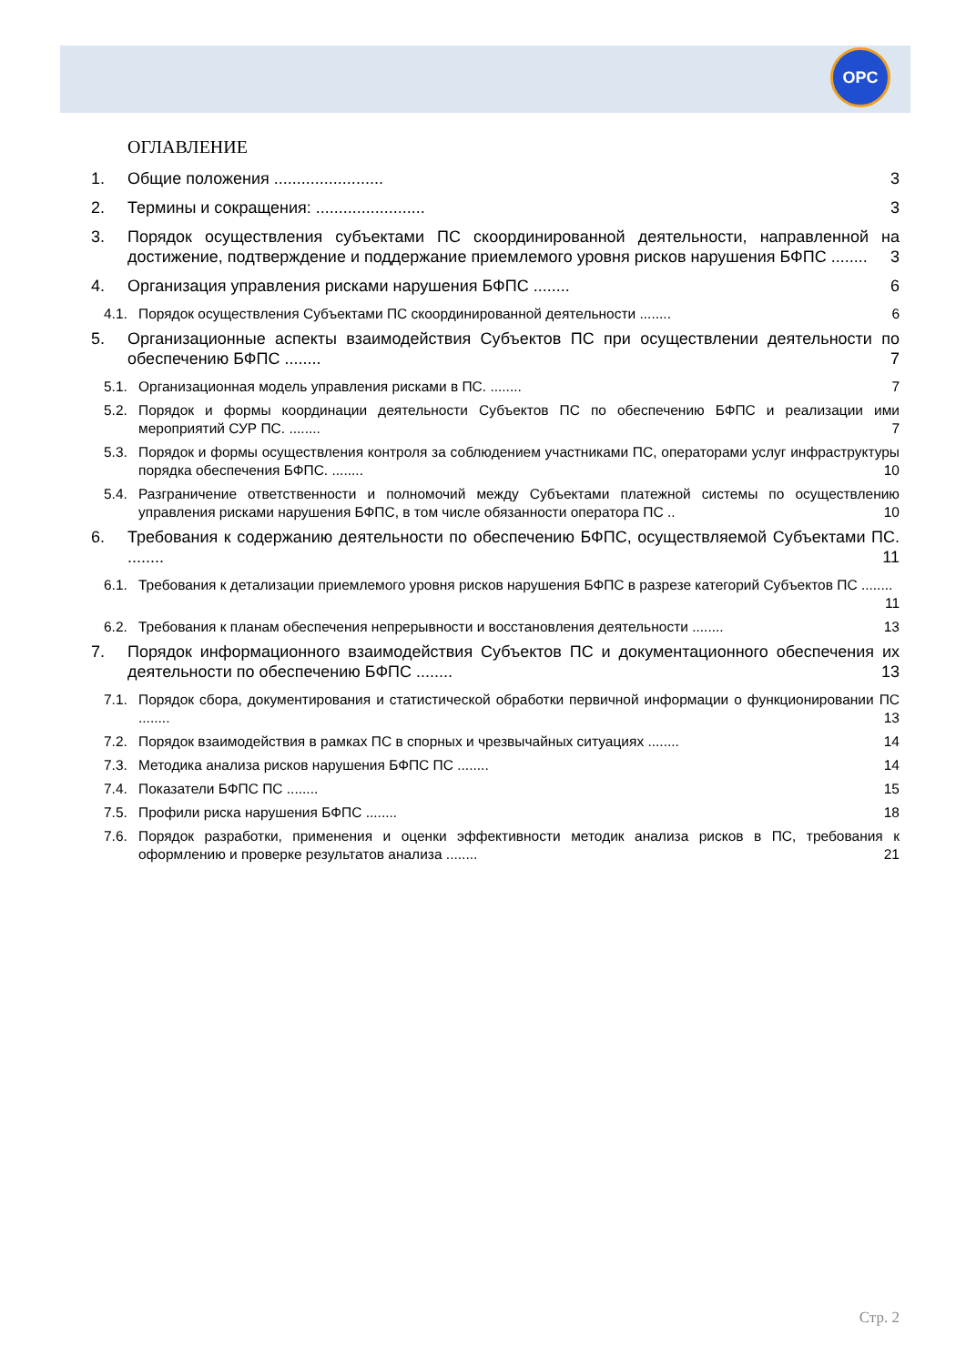OPC
ОГЛАВЛЕНИЕ
1. Общие положения ........................ 3
2. Термины и сокращения: ........................ 3
3. Порядок осуществления субъектами ПС скоординированной деятельности, направленной на достижение, подтверждение и поддержание приемлемого уровня рисков нарушения БФПС ........ 3
4. Организация управления рисками нарушения БФПС ........ 6
4.1. Порядок осуществления Субъектами ПС скоординированной деятельности ........ 6
5. Организационные аспекты взаимодействия Субъектов ПС при осуществлении деятельности по обеспечению БФПС ........ 7
5.1. Организационная модель управления рисками в ПС. ........ 7
5.2. Порядок и формы координации деятельности Субъектов ПС по обеспечению БФПС и реализации ими мероприятий СУР ПС. ........ 7
5.3. Порядок и формы осуществления контроля за соблюдением участниками ПС, операторами услуг инфраструктуры порядка обеспечения БФПС. ........ 10
5.4. Разграничение ответственности и полномочий между Субъектами платежной системы по осуществлению управления рисками нарушения БФПС, в том числе обязанности оператора ПС .. 10
6. Требования к содержанию деятельности по обеспечению БФПС, осуществляемой Субъектами ПС. ........ 11
6.1. Требования к детализации приемлемого уровня рисков нарушения БФПС в разрезе категорий Субъектов ПС ........ 11
6.2. Требования к планам обеспечения непрерывности и восстановления деятельности ........ 13
7. Порядок информационного взаимодействия Субъектов ПС и документационного обеспечения их деятельности по обеспечению БФПС ........ 13
7.1. Порядок сбора, документирования и статистической обработки первичной информации о функционировании ПС ........ 13
7.2. Порядок взаимодействия в рамках ПС в спорных и чрезвычайных ситуациях ........ 14
7.3. Методика анализа рисков нарушения БФПС ПС ........ 14
7.4. Показатели БФПС ПС ........ 15
7.5. Профили риска нарушения БФПС ........ 18
7.6. Порядок разработки, применения и оценки эффективности методик анализа рисков в ПС, требования к оформлению и проверке результатов анализа ........ 21
Стр. 2